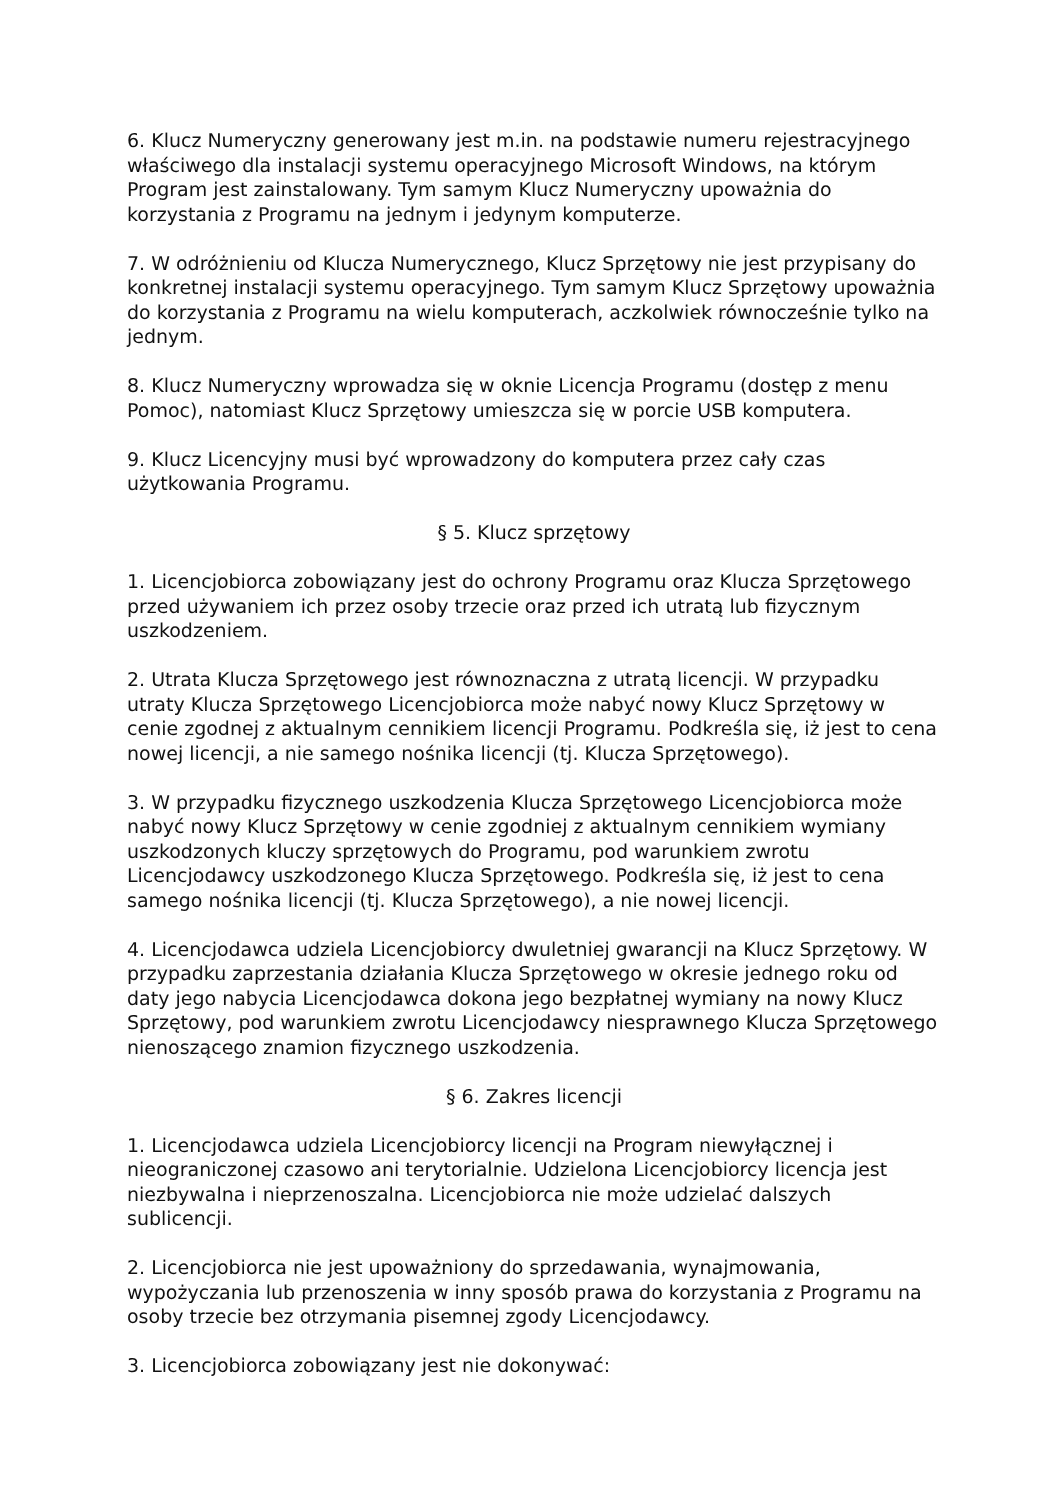6. Klucz Numeryczny generowany jest m.in. na podstawie numeru rejestracyjnego właściwego dla instalacji systemu operacyjnego Microsoft Windows, na którym Program jest zainstalowany. Tym samym Klucz Numeryczny upoważnia do korzystania z Programu na jednym i jedynym komputerze.
7. W odróżnieniu od Klucza Numerycznego, Klucz Sprzętowy nie jest przypisany do konkretnej instalacji systemu operacyjnego. Tym samym Klucz Sprzętowy upoważnia do korzystania z Programu na wielu komputerach, aczkolwiek równocześnie tylko na jednym.
8. Klucz Numeryczny wprowadza się w oknie Licencja Programu (dostęp z menu Pomoc), natomiast Klucz Sprzętowy umieszcza się w porcie USB komputera.
9. Klucz Licencyjny musi być wprowadzony do komputera przez cały czas użytkowania Programu.
§ 5. Klucz sprzętowy
1. Licencjobiorca zobowiązany jest do ochrony Programu oraz Klucza Sprzętowego przed używaniem ich przez osoby trzecie oraz przed ich utratą lub fizycznym uszkodzeniem.
2. Utrata Klucza Sprzętowego jest równoznaczna z utratą licencji. W przypadku utraty Klucza Sprzętowego Licencjobiorca może nabyć nowy Klucz Sprzętowy w cenie zgodnej z aktualnym cennikiem licencji Programu. Podkreśla się, iż jest to cena nowej licencji, a nie samego nośnika licencji (tj. Klucza Sprzętowego).
3. W przypadku fizycznego uszkodzenia Klucza Sprzętowego Licencjobiorca może nabyć nowy Klucz Sprzętowy w cenie zgodniej z aktualnym cennikiem wymiany uszkodzonych kluczy sprzętowych do Programu, pod warunkiem zwrotu Licencjodawcy uszkodzonego Klucza Sprzętowego. Podkreśla się, iż jest to cena samego nośnika licencji (tj. Klucza Sprzętowego), a nie nowej licencji.
4. Licencjodawca udziela Licencjobiorcy dwuletniej gwarancji na Klucz Sprzętowy. W przypadku zaprzestania działania Klucza Sprzętowego w okresie jednego roku od daty jego nabycia Licencjodawca dokona jego bezpłatnej wymiany na nowy Klucz Sprzętowy, pod warunkiem zwrotu Licencjodawcy niesprawnego Klucza Sprzętowego nienoszącego znamion fizycznego uszkodzenia.
§ 6. Zakres licencji
1. Licencjodawca udziela Licencjobiorcy licencji na Program niewyłącznej i nieograniczonej czasowo ani terytorialnie. Udzielona Licencjobiorcy licencja jest niezbywalna i nieprzenoszalna. Licencjobiorca nie może udzielać dalszych sublicencji.
2. Licencjobiorca nie jest upoważniony do sprzedawania, wynajmowania, wypożyczania lub przenoszenia w inny sposób prawa do korzystania z Programu na osoby trzecie bez otrzymania pisemnej zgody Licencjodawcy.
3. Licencjobiorca zobowiązany jest nie dokonywać: